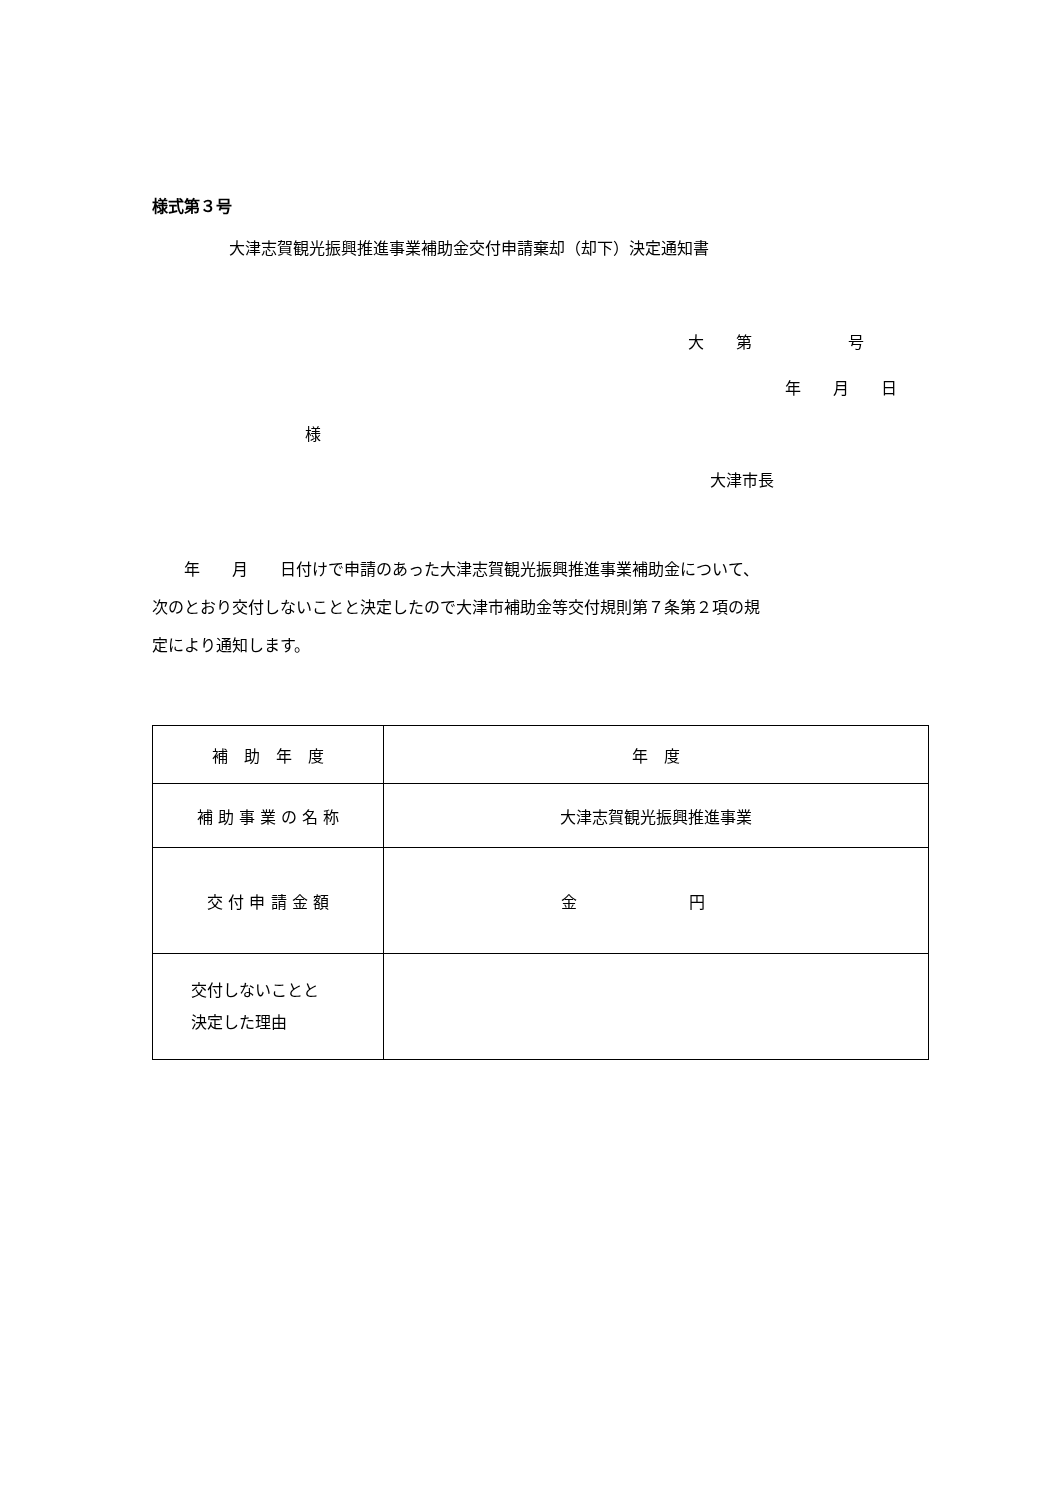様式第３号
大津志賀観光振興推進事業補助金交付申請棄却（却下）決定通知書
大　　第　　　　　　号
年　　月　　日
様
大津市長
　　年　　月　　日付けで申請のあった大津志賀観光振興推進事業補助金について、
次のとおり交付しないことと決定したので大津市補助金等交付規則第７条第２項の規
定により通知します。
| 補 助 年 度 | 年 度 |
| 補 助 事 業 の 名 称 | 大津志賀観光振興推進事業 |
| 交 付 申 請 金 額 | 金 円 |
| 交付しないことと 決定した理由 | |